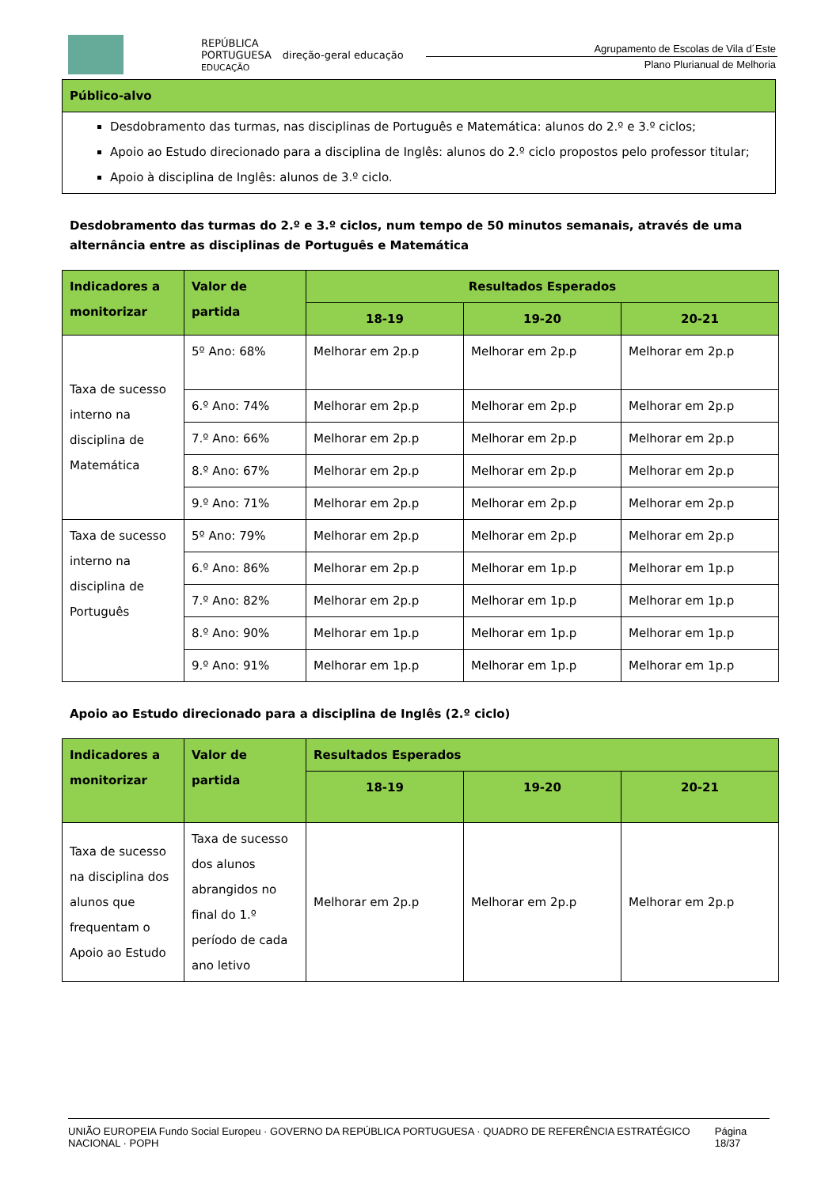REPÚBLICA
PORTUGUESA
EDUCAÇÃO
direção-geral educação
Agrupamento de Escolas de Vila d´Este
Plano Plurianual de Melhoria
| Público-alvo |
| --- |
| Desdobramento das turmas, nas disciplinas de Português e Matemática: alunos do 2.º e 3.º ciclos; Apoio ao Estudo direcionado para a disciplina de Inglês: alunos do 2.º ciclo propostos pelo professor titular; Apoio à disciplina de Inglês: alunos de 3.º ciclo. |
Desdobramento das turmas do 2.º e 3.º ciclos, num tempo de 50 minutos semanais, através de uma alternância entre as disciplinas de Português e Matemática
| Indicadores a monitorizar | Valor de partida | Resultados Esperados | | |
| --- | --- | --- | --- | --- |
| | | 18-19 | 19-20 | 20-21 |
| Taxa de sucesso interno na disciplina de Matemática | 5º Ano: 68% | Melhorar em 2p.p | Melhorar em 2p.p | Melhorar em 2p.p |
| | 6.º Ano: 74% | Melhorar em 2p.p | Melhorar em 2p.p | Melhorar em 2p.p |
| | 7.º Ano: 66% | Melhorar em 2p.p | Melhorar em 2p.p | Melhorar em 2p.p |
| | 8.º Ano: 67% | Melhorar em 2p.p | Melhorar em 2p.p | Melhorar em 2p.p |
| | 9.º Ano: 71% | Melhorar em 2p.p | Melhorar em 2p.p | Melhorar em 2p.p |
| Taxa de sucesso interno na disciplina de Português | 5º Ano: 79% | Melhorar em 2p.p | Melhorar em 2p.p | Melhorar em 2p.p |
| | 6.º Ano: 86% | Melhorar em 2p.p | Melhorar em 1p.p | Melhorar em 1p.p |
| | 7.º Ano: 82% | Melhorar em 2p.p | Melhorar em 1p.p | Melhorar em 1p.p |
| | 8.º Ano: 90% | Melhorar em 1p.p | Melhorar em 1p.p | Melhorar em 1p.p |
| | 9.º Ano: 91% | Melhorar em 1p.p | Melhorar em 1p.p | Melhorar em 1p.p |
Apoio ao Estudo direcionado para a disciplina de Inglês (2.º ciclo)
| Indicadores a monitorizar | Valor de partida | Resultados Esperados | | |
| --- | --- | --- | --- | --- |
| | | 18-19 | 19-20 | 20-21 |
| Taxa de sucesso na disciplina dos alunos que frequentam o Apoio ao Estudo | Taxa de sucesso dos alunos abrangidos no final do 1.º período de cada ano letivo | Melhorar em 2p.p | Melhorar em 2p.p | Melhorar em 2p.p |
UNIÃO EUROPEIA Fundo Social Europeu · GOVERNO DA REPÚBLICA PORTUGUESA · QUADRO DE REFERÊNCIA ESTRATÉGICO NACIONAL · POPH
Página 18/37